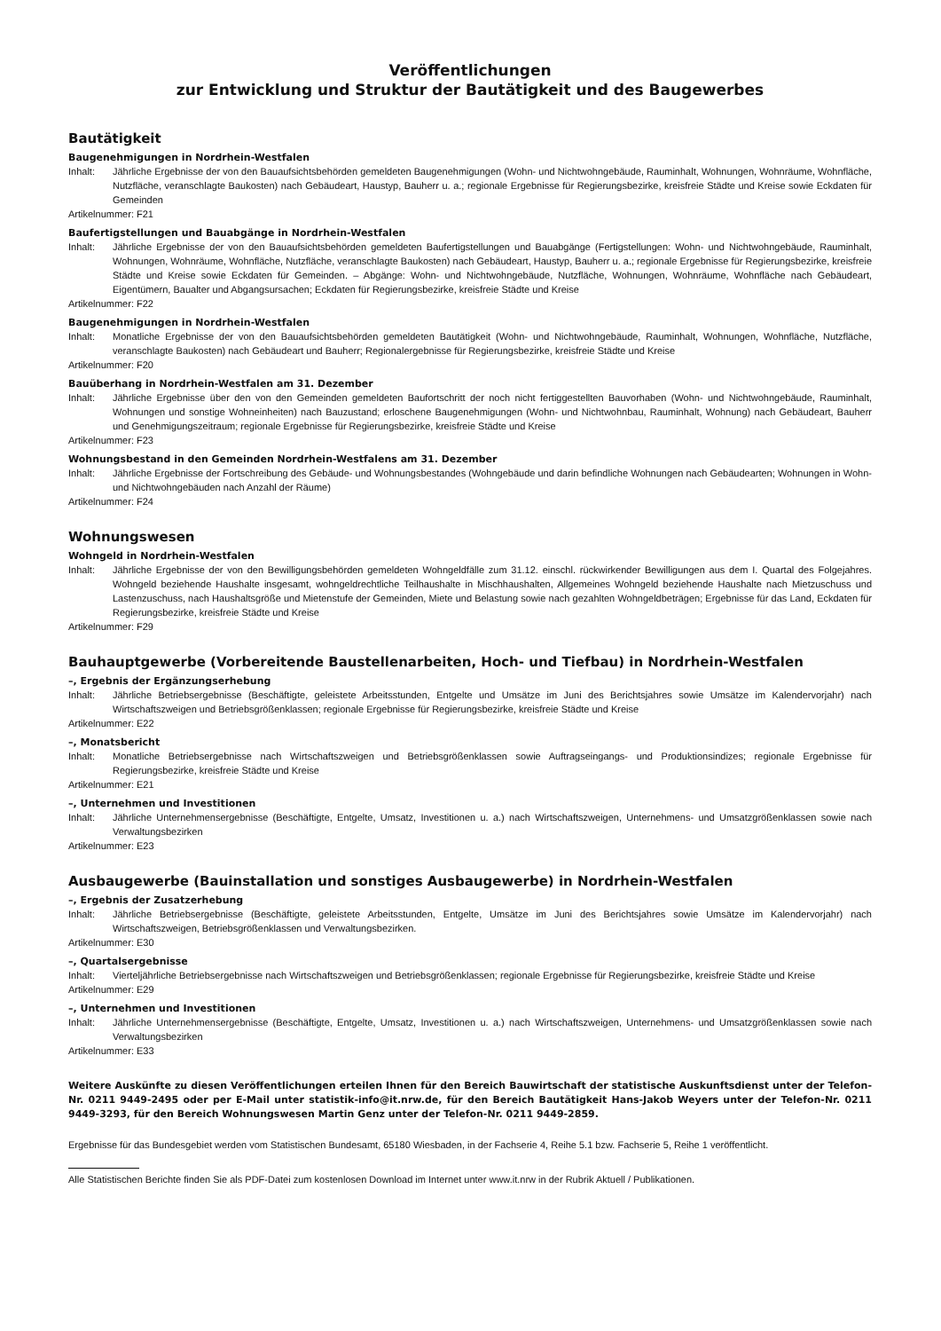Veröffentlichungen
zur Entwicklung und Struktur der Bautätigkeit und des Baugewerbes
Bautätigkeit
Baugenehmigungen in Nordrhein-Westfalen
Inhalt: Jährliche Ergebnisse der von den Bauaufsichtsbehörden gemeldeten Baugenehmigungen (Wohn- und Nichtwohngebäude, Rauminhalt, Wohnungen, Wohnräume, Wohnfläche, Nutzfläche, veranschlagte Baukosten) nach Gebäudeart, Haustyp, Bauherr u. a.; regionale Ergebnisse für Regierungsbezirke, kreisfreie Städte und Kreise sowie Eckdaten für Gemeinden
Artikelnummer: F21
Baufertigstellungen und Bauabgänge in Nordrhein-Westfalen
Inhalt: Jährliche Ergebnisse der von den Bauaufsichtsbehörden gemeldeten Baufertigstellungen und Bauabgänge (Fertigstellungen: Wohn- und Nichtwohngebäude, Rauminhalt, Wohnungen, Wohnräume, Wohnfläche, Nutzfläche, veranschlagte Baukosten) nach Gebäudeart, Haustyp, Bauherr u. a.; regionale Ergebnisse für Regierungsbezirke, kreisfreie Städte und Kreise sowie Eckdaten für Gemeinden. – Abgänge: Wohn- und Nichtwohngebäude, Nutzfläche, Wohnungen, Wohnräume, Wohnfläche nach Gebäudeart, Eigentümern, Baualter und Abgangsursachen; Eckdaten für Regierungsbezirke, kreisfreie Städte und Kreise
Artikelnummer: F22
Baugenehmigungen in Nordrhein-Westfalen
Inhalt: Monatliche Ergebnisse der von den Bauaufsichtsbehörden gemeldeten Bautätigkeit (Wohn- und Nichtwohngebäude, Rauminhalt, Wohnungen, Wohnfläche, Nutzfläche, veranschlagte Baukosten) nach Gebäudeart und Bauherr; Regionalergebnisse für Regierungsbezirke, kreisfreie Städte und Kreise
Artikelnummer: F20
Bauüberhang in Nordrhein-Westfalen am 31. Dezember
Inhalt: Jährliche Ergebnisse über den von den Gemeinden gemeldeten Baufortschritt der noch nicht fertiggestellten Bauvorhaben (Wohn- und Nichtwohngebäude, Rauminhalt, Wohnungen und sonstige Wohneinheiten) nach Bauzustand; erloschene Baugenehmigungen (Wohn- und Nichtwohnbau, Rauminhalt, Wohnung) nach Gebäudeart, Bauherr und Genehmigungszeitraum; regionale Ergebnisse für Regierungsbezirke, kreisfreie Städte und Kreise
Artikelnummer: F23
Wohnungsbestand in den Gemeinden Nordrhein-Westfalens am 31. Dezember
Inhalt: Jährliche Ergebnisse der Fortschreibung des Gebäude- und Wohnungsbestandes (Wohngebäude und darin befindliche Wohnungen nach Gebäudearten; Wohnungen in Wohn- und Nichtwohngebäuden nach Anzahl der Räume)
Artikelnummer: F24
Wohnungswesen
Wohngeld in Nordrhein-Westfalen
Inhalt: Jährliche Ergebnisse der von den Bewilligungsbehörden gemeldeten Wohngeldfälle zum 31.12. einschl. rückwirkender Bewilligungen aus dem I. Quartal des Folgejahres. Wohngeld beziehende Haushalte insgesamt, wohngeldrechtliche Teilhaushalte in Mischhaushalten, Allgemeines Wohngeld beziehende Haushalte nach Mietzuschuss und Lastenzuschuss, nach Haushaltsgröße und Mietenstufe der Gemeinden, Miete und Belastung sowie nach gezahlten Wohngeldbeträgen; Ergebnisse für das Land, Eckdaten für Regierungsbezirke, kreisfreie Städte und Kreise
Artikelnummer: F29
Bauhauptgewerbe (Vorbereitende Baustellenarbeiten, Hoch- und Tiefbau) in Nordrhein-Westfalen
–, Ergebnis der Ergänzungserhebung
Inhalt: Jährliche Betriebsergebnisse (Beschäftigte, geleistete Arbeitsstunden, Entgelte und Umsätze im Juni des Berichtsjahres sowie Umsätze im Kalendervorjahr) nach Wirtschaftszweigen und Betriebsgrößenklassen; regionale Ergebnisse für Regierungsbezirke, kreisfreie Städte und Kreise
Artikelnummer: E22
–, Monatsbericht
Inhalt: Monatliche Betriebsergebnisse nach Wirtschaftszweigen und Betriebsgrößenklassen sowie Auftragseingangs- und Produktionsindizes; regionale Ergebnisse für Regierungsbezirke, kreisfreie Städte und Kreise
Artikelnummer: E21
–, Unternehmen und Investitionen
Inhalt: Jährliche Unternehmensergebnisse (Beschäftigte, Entgelte, Umsatz, Investitionen u. a.) nach Wirtschaftszweigen, Unternehmens- und Umsatzgrößenklassen sowie nach Verwaltungsbezirken
Artikelnummer: E23
Ausbaugewerbe (Bauinstallation und sonstiges Ausbaugewerbe) in Nordrhein-Westfalen
–, Ergebnis der Zusatzerhebung
Inhalt: Jährliche Betriebsergebnisse (Beschäftigte, geleistete Arbeitsstunden, Entgelte, Umsätze im Juni des Berichtsjahres sowie Umsätze im Kalendervorjahr) nach Wirtschaftszweigen, Betriebsgrößenklassen und Verwaltungsbezirken.
Artikelnummer: E30
–, Quartalsergebnisse
Inhalt: Vierteljährliche Betriebsergebnisse nach Wirtschaftszweigen und Betriebsgrößenklassen; regionale Ergebnisse für Regierungsbezirke, kreisfreie Städte und Kreise
Artikelnummer: E29
–, Unternehmen und Investitionen
Inhalt: Jährliche Unternehmensergebnisse (Beschäftigte, Entgelte, Umsatz, Investitionen u. a.) nach Wirtschaftszweigen, Unternehmens- und Umsatzgrößenklassen sowie nach Verwaltungsbezirken
Artikelnummer: E33
Weitere Auskünfte zu diesen Veröffentlichungen erteilen Ihnen für den Bereich Bauwirtschaft der statistische Auskunftsdienst unter der Telefon-Nr. 0211 9449-2495 oder per E-Mail unter statistik-info@it.nrw.de, für den Bereich Bautätigkeit Hans-Jakob Weyers unter der Telefon-Nr. 0211 9449-3293, für den Bereich Wohnungswesen Martin Genz unter der Telefon-Nr. 0211 9449-2859.
Ergebnisse für das Bundesgebiet werden vom Statistischen Bundesamt, 65180 Wiesbaden, in der Fachserie 4, Reihe 5.1 bzw. Fachserie 5, Reihe 1 veröffentlicht.
Alle Statistischen Berichte finden Sie als PDF-Datei zum kostenlosen Download im Internet unter www.it.nrw in der Rubrik Aktuell / Publikationen.